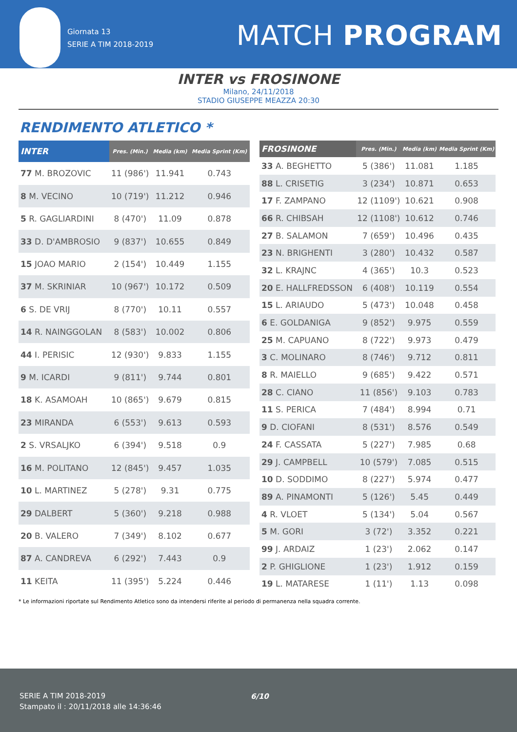Giornata 13
SERIE A TIM 2018-2019
MATCH PROGRAM
INTER vs FROSINONE
Milano, 24/11/2018
STADIO GIUSEPPE MEAZZA 20:30
RENDIMENTO ATLETICO *
| INTER | Pres. (Min.) | Media (km) | Media Sprint (Km) |
| --- | --- | --- | --- |
| 77 M. BROZOVIC | 11 (986') | 11.941 | 0.743 |
| 8 M. VECINO | 10 (719') | 11.212 | 0.946 |
| 5 R. GAGLIARDINI | 8 (470') | 11.09 | 0.878 |
| 33 D. D'AMBROSIO | 9 (837') | 10.655 | 0.849 |
| 15 JOAO MARIO | 2 (154') | 10.449 | 1.155 |
| 37 M. SKRINIAR | 10 (967') | 10.172 | 0.509 |
| 6 S. DE VRIJ | 8 (770') | 10.11 | 0.557 |
| 14 R. NAINGGOLAN | 8 (583') | 10.002 | 0.806 |
| 44 I. PERISIC | 12 (930') | 9.833 | 1.155 |
| 9 M. ICARDI | 9 (811') | 9.744 | 0.801 |
| 18 K. ASAMOAH | 10 (865') | 9.679 | 0.815 |
| 23 MIRANDA | 6 (553') | 9.613 | 0.593 |
| 2 S. VRSALJKO | 6 (394') | 9.518 | 0.9 |
| 16 M. POLITANO | 12 (845') | 9.457 | 1.035 |
| 10 L. MARTINEZ | 5 (278') | 9.31 | 0.775 |
| 29 DALBERT | 5 (360') | 9.218 | 0.988 |
| 20 B. VALERO | 7 (349') | 8.102 | 0.677 |
| 87 A. CANDREVA | 6 (292') | 7.443 | 0.9 |
| 11 KEITA | 11 (395') | 5.224 | 0.446 |
| FROSINONE | Pres. (Min.) | Media (km) | Media Sprint (Km) |
| --- | --- | --- | --- |
| 33 A. BEGHETTO | 5 (386') | 11.081 | 1.185 |
| 88 L. CRISETIG | 3 (234') | 10.871 | 0.653 |
| 17 F. ZAMPANO | 12 (1109') | 10.621 | 0.908 |
| 66 R. CHIBSAH | 12 (1108') | 10.612 | 0.746 |
| 27 B. SALAMON | 7 (659') | 10.496 | 0.435 |
| 23 N. BRIGHENTI | 3 (280') | 10.432 | 0.587 |
| 32 L. KRAJNC | 4 (365') | 10.3 | 0.523 |
| 20 E. HALLFREDSSON | 6 (408') | 10.119 | 0.554 |
| 15 L. ARIAUDO | 5 (473') | 10.048 | 0.458 |
| 6 E. GOLDANIGA | 9 (852') | 9.975 | 0.559 |
| 25 M. CAPUANO | 8 (722') | 9.973 | 0.479 |
| 3 C. MOLINARO | 8 (746') | 9.712 | 0.811 |
| 8 R. MAIELLO | 9 (685') | 9.422 | 0.571 |
| 28 C. CIANO | 11 (856') | 9.103 | 0.783 |
| 11 S. PERICA | 7 (484') | 8.994 | 0.71 |
| 9 D. CIOFANI | 8 (531') | 8.576 | 0.549 |
| 24 F. CASSATA | 5 (227') | 7.985 | 0.68 |
| 29 J. CAMPBELL | 10 (579') | 7.085 | 0.515 |
| 10 D. SODDIMO | 8 (227') | 5.974 | 0.477 |
| 89 A. PINAMONTI | 5 (126') | 5.45 | 0.449 |
| 4 R. VLOET | 5 (134') | 5.04 | 0.567 |
| 5 M. GORI | 3 (72') | 3.352 | 0.221 |
| 99 J. ARDAIZ | 1 (23') | 2.062 | 0.147 |
| 2 P. GHIGLIONE | 1 (23') | 1.912 | 0.159 |
| 19 L. MATARESE | 1 (11') | 1.13 | 0.098 |
* Le informazioni riportate sul Rendimento Atletico sono da intendersi riferite al periodo di permanenza nella squadra corrente.
SERIE A TIM 2018-2019
Stampato il : 20/11/2018 alle 14:36:46
6/10